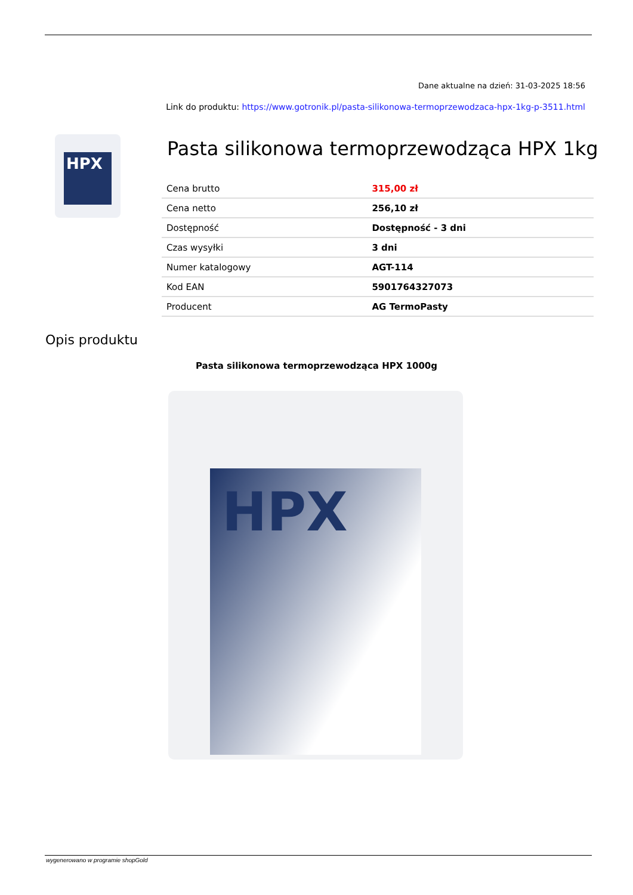Dane aktualne na dzień: 31-03-2025 18:56
Link do produktu: https://www.gotronik.pl/pasta-silikonowa-termoprzewodzaca-hpx-1kg-p-3511.html
HPX
Pasta silikonowa termoprzewodząca HPX 1kg
| Cena brutto | 315,00 zł |
| Cena netto | 256,10 zł |
| Dostępność | Dostępność - 3 dni |
| Czas wysyłki | 3 dni |
| Numer katalogowy | AGT-114 |
| Kod EAN | 5901764327073 |
| Producent | AG TermoPasty |
Opis produktu
Pasta silikonowa termoprzewodząca HPX 1000g
HPX
wygenerowano w programie shopGold